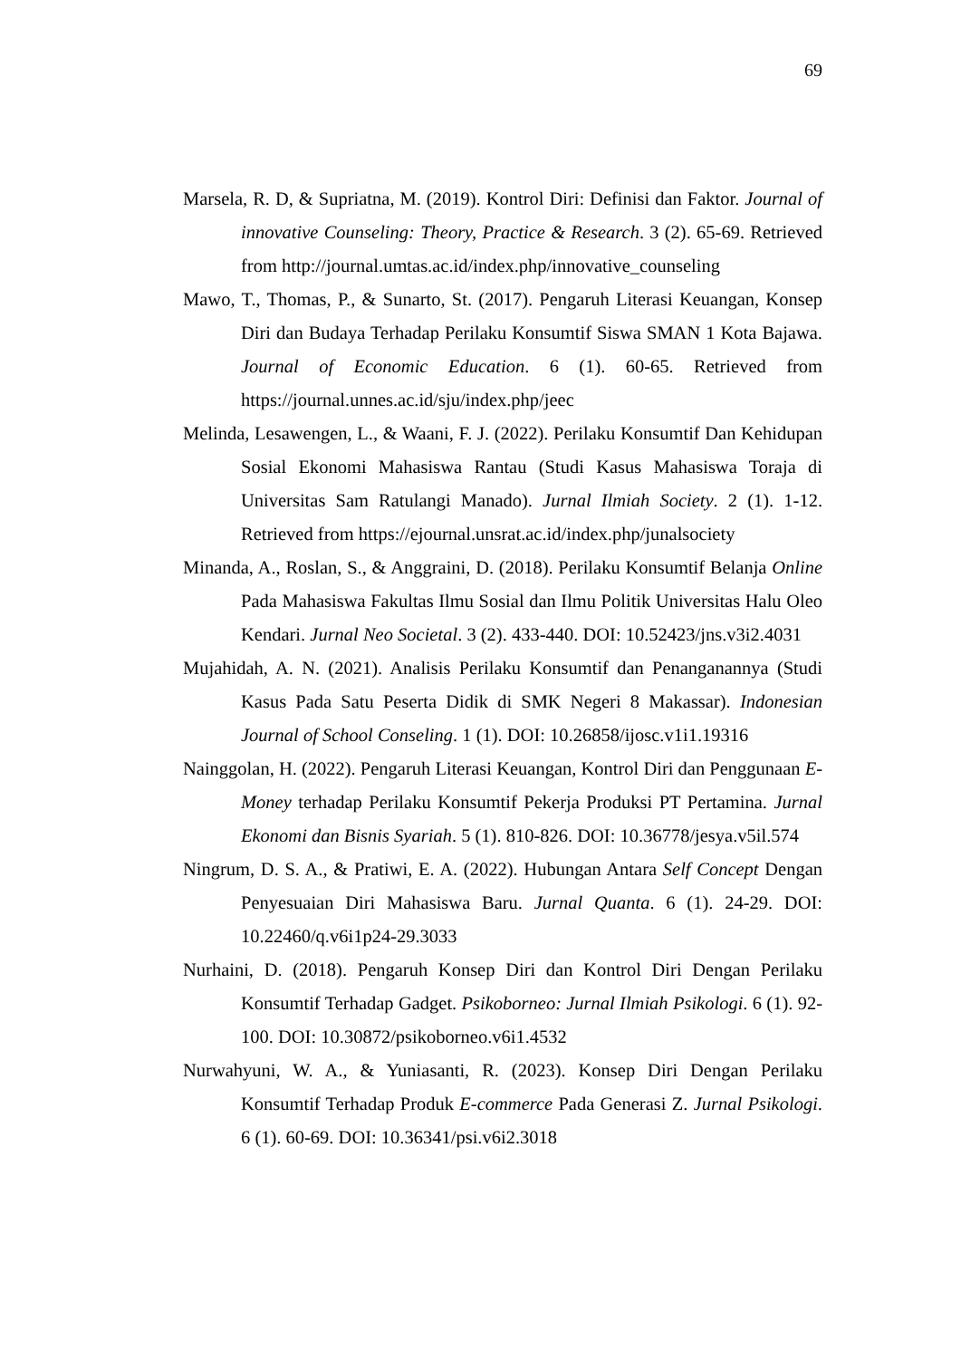69
Marsela, R. D, & Supriatna, M. (2019). Kontrol Diri: Definisi dan Faktor. Journal of innovative Counseling: Theory, Practice & Research. 3 (2). 65-69. Retrieved from http://journal.umtas.ac.id/index.php/innovative_counseling
Mawo, T., Thomas, P., & Sunarto, St. (2017). Pengaruh Literasi Keuangan, Konsep Diri dan Budaya Terhadap Perilaku Konsumtif Siswa SMAN 1 Kota Bajawa. Journal of Economic Education. 6 (1). 60-65. Retrieved from https://journal.unnes.ac.id/sju/index.php/jeec
Melinda, Lesawengen, L., & Waani, F. J. (2022). Perilaku Konsumtif Dan Kehidupan Sosial Ekonomi Mahasiswa Rantau (Studi Kasus Mahasiswa Toraja di Universitas Sam Ratulangi Manado). Jurnal Ilmiah Society. 2 (1). 1-12. Retrieved from https://ejournal.unsrat.ac.id/index.php/junalsociety
Minanda, A., Roslan, S., & Anggraini, D. (2018). Perilaku Konsumtif Belanja Online Pada Mahasiswa Fakultas Ilmu Sosial dan Ilmu Politik Universitas Halu Oleo Kendari. Jurnal Neo Societal. 3 (2). 433-440. DOI: 10.52423/jns.v3i2.4031
Mujahidah, A. N. (2021). Analisis Perilaku Konsumtif dan Penanganannya (Studi Kasus Pada Satu Peserta Didik di SMK Negeri 8 Makassar). Indonesian Journal of School Conseling. 1 (1). DOI: 10.26858/ijosc.v1i1.19316
Nainggolan, H. (2022). Pengaruh Literasi Keuangan, Kontrol Diri dan Penggunaan E-Money terhadap Perilaku Konsumtif Pekerja Produksi PT Pertamina. Jurnal Ekonomi dan Bisnis Syariah. 5 (1). 810-826. DOI: 10.36778/jesya.v5il.574
Ningrum, D. S. A., & Pratiwi, E. A. (2022). Hubungan Antara Self Concept Dengan Penyesuaian Diri Mahasiswa Baru. Jurnal Quanta. 6 (1). 24-29. DOI: 10.22460/q.v6i1p24-29.3033
Nurhaini, D. (2018). Pengaruh Konsep Diri dan Kontrol Diri Dengan Perilaku Konsumtif Terhadap Gadget. Psikoborneo: Jurnal Ilmiah Psikologi. 6 (1). 92-100. DOI: 10.30872/psikoborneo.v6i1.4532
Nurwahyuni, W. A., & Yuniasanti, R. (2023). Konsep Diri Dengan Perilaku Konsumtif Terhadap Produk E-commerce Pada Generasi Z. Jurnal Psikologi. 6 (1). 60-69. DOI: 10.36341/psi.v6i2.3018